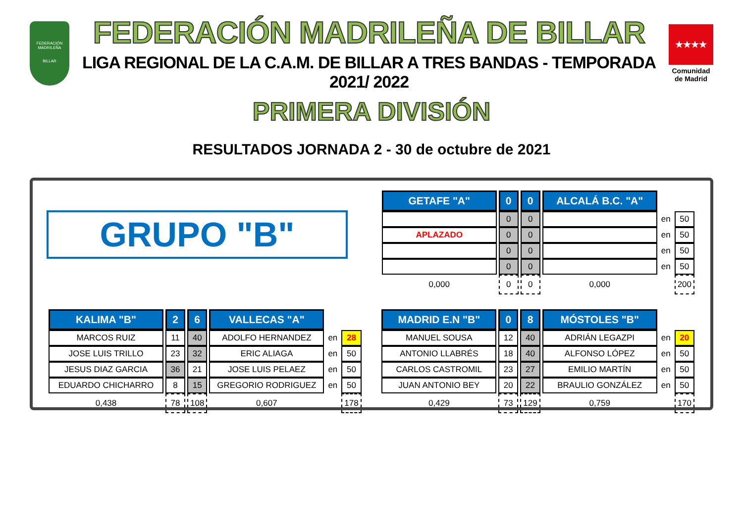FEDERACIÓN MADRILEÑA
BILLAR
FEDERACIÓN MADRILEÑA DE BILLAR
LIGA REGIONAL DE LA C.A.M. DE BILLAR A TRES BANDAS - TEMPORADA 2021/ 2022
★★★★
Comunidad de Madrid
PRIMERA DIVISIÓN
RESULTADOS JORNADA 2 - 30 de octubre de 2021
GRUPO "B"
| GETAFE "A" | 0 | 0 | ALCALÁ B.C. "A" | | |
| | 0 | 0 | | en | 50 |
| APLAZADO | 0 | 0 | | en | 50 |
| | 0 | 0 | | en | 50 |
| | 0 | 0 | | en | 50 |
| 0,000 | 0 | 0 | 0,000 | | 200 |
| KALIMA "B" | 2 | 6 | VALLECAS "A" | | |
| MARCOS RUIZ | 11 | 40 | ADOLFO HERNANDEZ | en | 28 |
| JOSE LUIS TRILLO | 23 | 32 | ERIC ALIAGA | en | 50 |
| JESUS DIAZ GARCIA | 36 | 21 | JOSE LUIS PELAEZ | en | 50 |
| EDUARDO CHICHARRO | 8 | 15 | GREGORIO RODRIGUEZ | en | 50 |
| 0,438 | 78 | 108 | 0,607 | | 178 |
| MADRID E.N "B" | 0 | 8 | MÓSTOLES "B" | | |
| MANUEL SOUSA | 12 | 40 | ADRIÁN LEGAZPI | en | 20 |
| ANTONIO LLABRÉS | 18 | 40 | ALFONSO LÓPEZ | en | 50 |
| CARLOS CASTROMIL | 23 | 27 | EMILIO MARTÍN | en | 50 |
| JUAN ANTONIO BEY | 20 | 22 | BRAULIO GONZÁLEZ | en | 50 |
| 0,429 | 73 | 129 | 0,759 | | 170 |